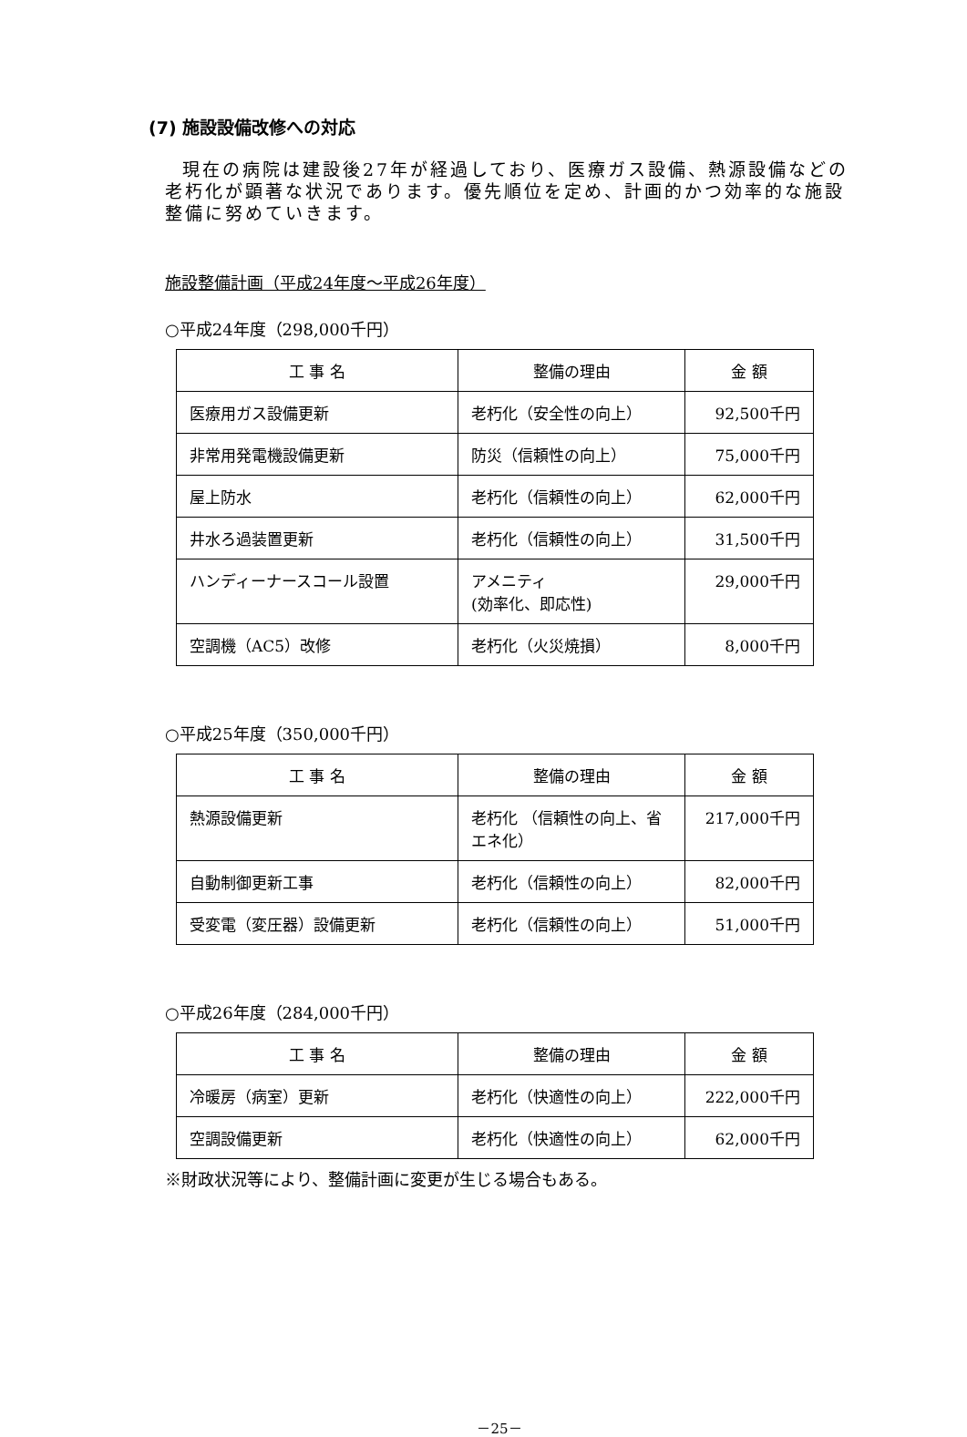(7) 施設設備改修への対応
現在の病院は建設後27年が経過しており、医療ガス設備、熱源設備などの老朽化が顕著な状況であります。優先順位を定め、計画的かつ効率的な施設整備に努めていきます。
施設整備計画（平成24年度～平成26年度）
○平成24年度（298,000千円）
| 工 事 名 | 整備の理由 | 金 額 |
| --- | --- | --- |
| 医療用ガス設備更新 | 老朽化（安全性の向上） | 92,500千円 |
| 非常用発電機設備更新 | 防災（信頼性の向上） | 75,000千円 |
| 屋上防水 | 老朽化（信頼性の向上） | 62,000千円 |
| 井水ろ過装置更新 | 老朽化（信頼性の向上） | 31,500千円 |
| ハンディーナースコール設置 | アメニティ (効率化、即応性) | 29,000千円 |
| 空調機（AC5）改修 | 老朽化（火災焼損） | 8,000千円 |
○平成25年度（350,000千円）
| 工 事 名 | 整備の理由 | 金 額 |
| --- | --- | --- |
| 熱源設備更新 | 老朽化 （信頼性の向上、省エネ化） | 217,000千円 |
| 自動制御更新工事 | 老朽化（信頼性の向上） | 82,000千円 |
| 受変電（変圧器）設備更新 | 老朽化（信頼性の向上） | 51,000千円 |
○平成26年度（284,000千円）
| 工 事 名 | 整備の理由 | 金 額 |
| --- | --- | --- |
| 冷暖房（病室）更新 | 老朽化（快適性の向上） | 222,000千円 |
| 空調設備更新 | 老朽化（快適性の向上） | 62,000千円 |
※財政状況等により、整備計画に変更が生じる場合もある。
－25－